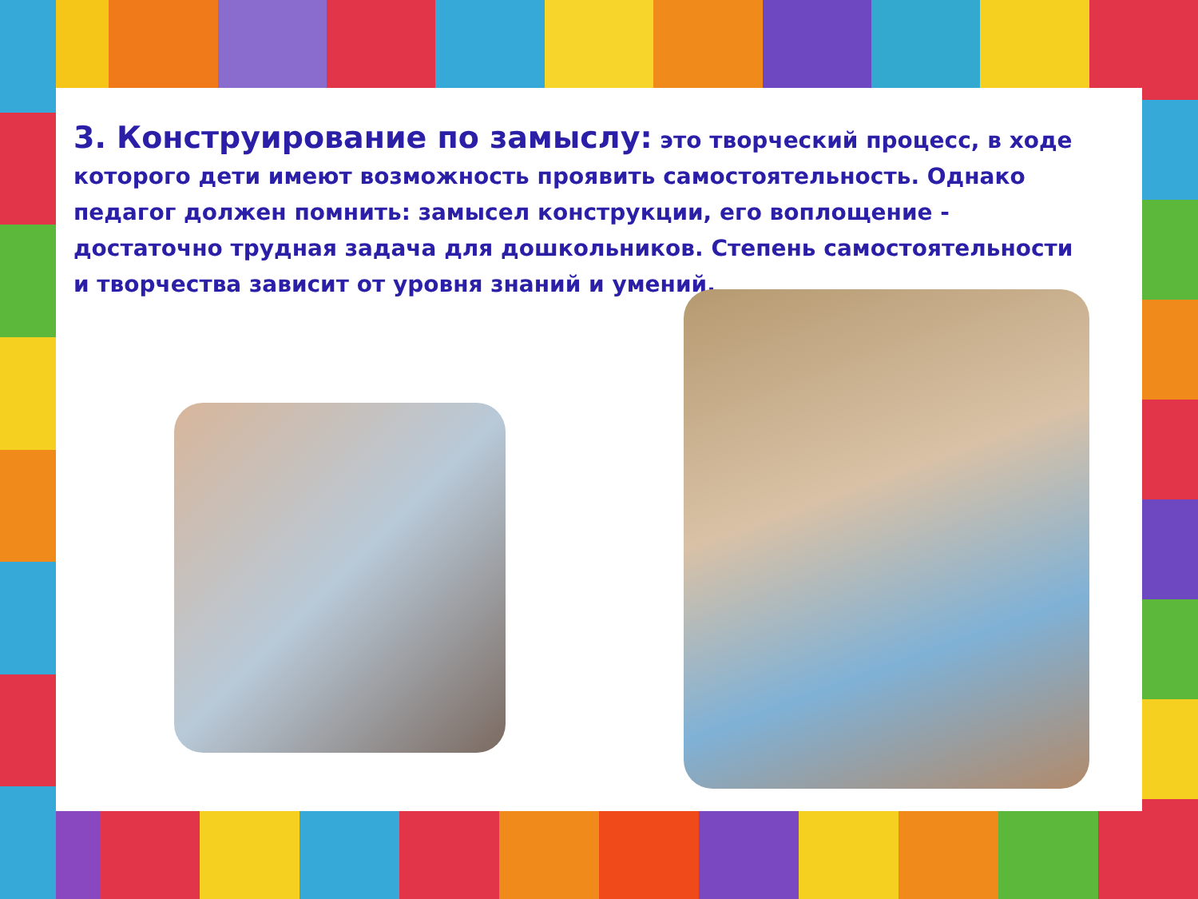3. Конструирование по замыслу: это творческий процесс, в ходе которого дети имеют возможность проявить самостоятельность. Однако педагог должен помнить: замысел конструкции, его воплощение - достаточно трудная задача для дошкольников. Степень самостоятельности и творчества зависит от уровня знаний и умений.